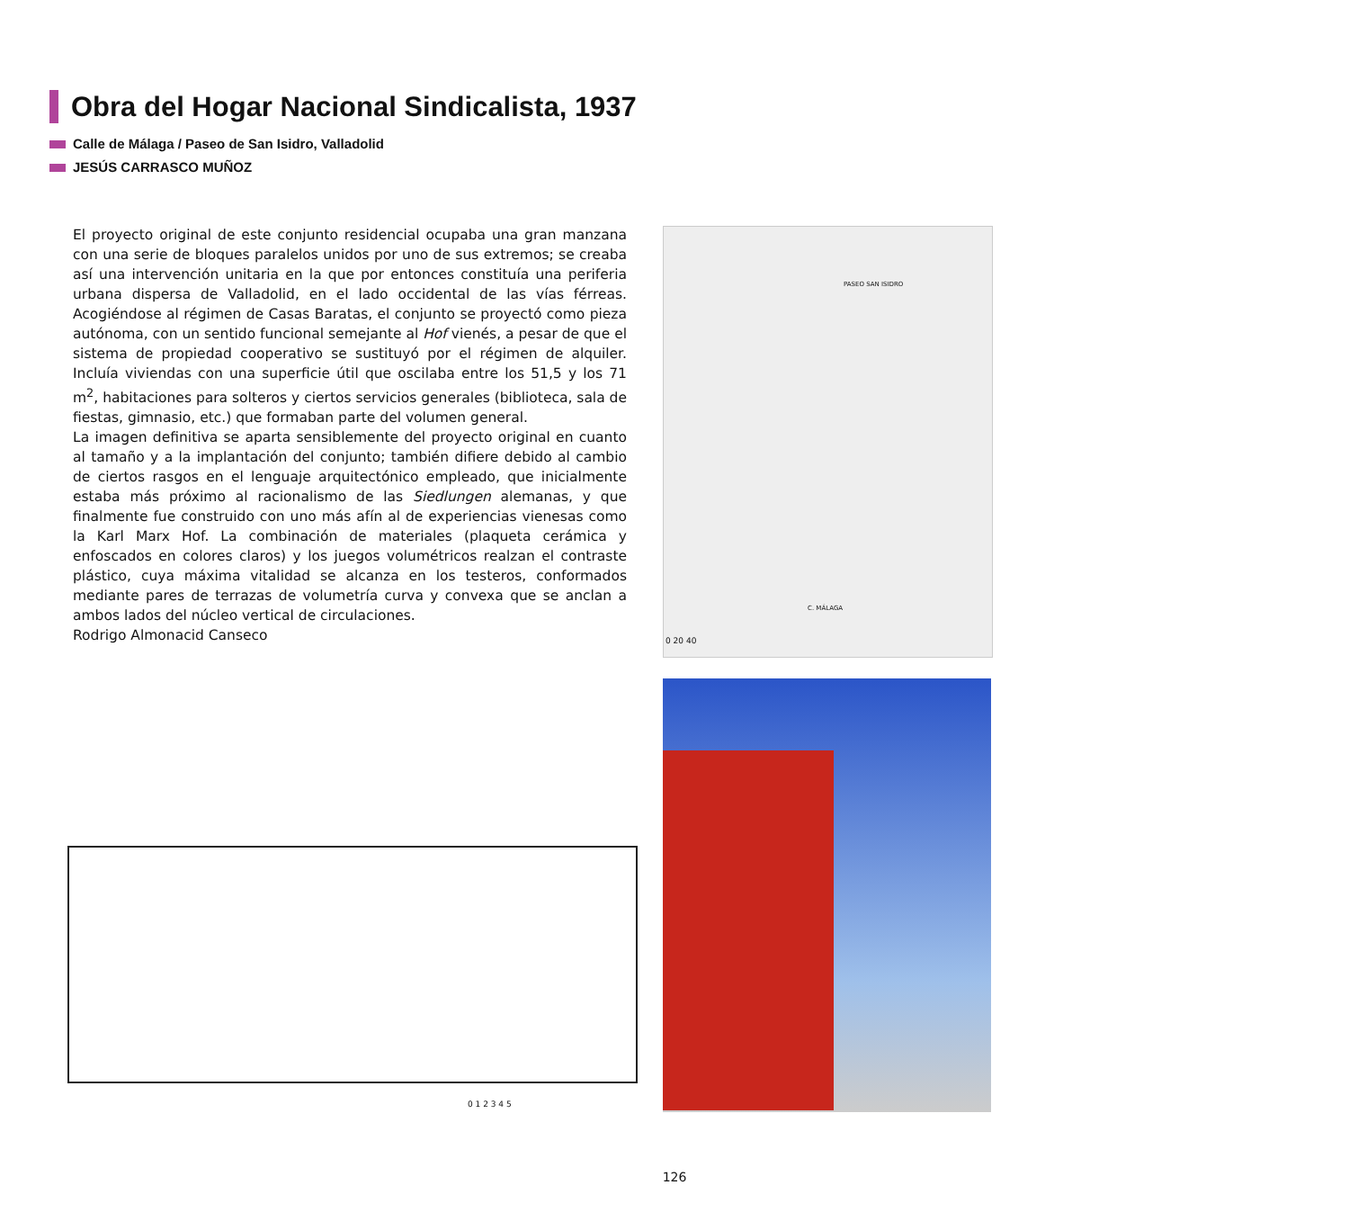Obra del Hogar Nacional Sindicalista, 1937
Calle de Málaga / Paseo de San Isidro, Valladolid
JESÚS CARRASCO MUÑOZ
El proyecto original de este conjunto residencial ocupaba una gran manzana con una serie de bloques paralelos unidos por uno de sus extremos; se creaba así una intervención unitaria en la que por entonces constituía una periferia urbana dispersa de Valladolid, en el lado occidental de las vías férreas. Acogiéndose al régimen de Casas Baratas, el conjunto se proyectó como pieza autónoma, con un sentido funcional semejante al Hof vienés, a pesar de que el sistema de propiedad cooperativo se sustituyó por el régimen de alquiler. Incluía viviendas con una superficie útil que oscilaba entre los 51,5 y los 71 m<sup>2</sup>, habitaciones para solteros y ciertos servicios generales (biblioteca, sala de fiestas, gimnasio, etc.) que formaban parte del volumen general.
La imagen definitiva se aparta sensiblemente del proyecto original en cuanto al tamaño y a la implantación del conjunto; también difiere debido al cambio de ciertos rasgos en el lenguaje arquitectónico empleado, que inicialmente estaba más próximo al racionalismo de las Siedlungen alemanas, y que finalmente fue construido con uno más afín al de experiencias vienesas como la Karl Marx Hof. La combinación de materiales (plaqueta cerámica y enfoscados en colores claros) y los juegos volumétricos realzan el contraste plástico, cuya máxima vitalidad se alcanza en los testeros, conformados mediante pares de terrazas de volumetría curva y convexa que se anclan a ambos lados del núcleo vertical de circulaciones.
Rodrigo Almonacid Canseco
PASEO SAN ISIDRO
C. MÁLAGA
0 20 40
0 1 2 3 4 5
126